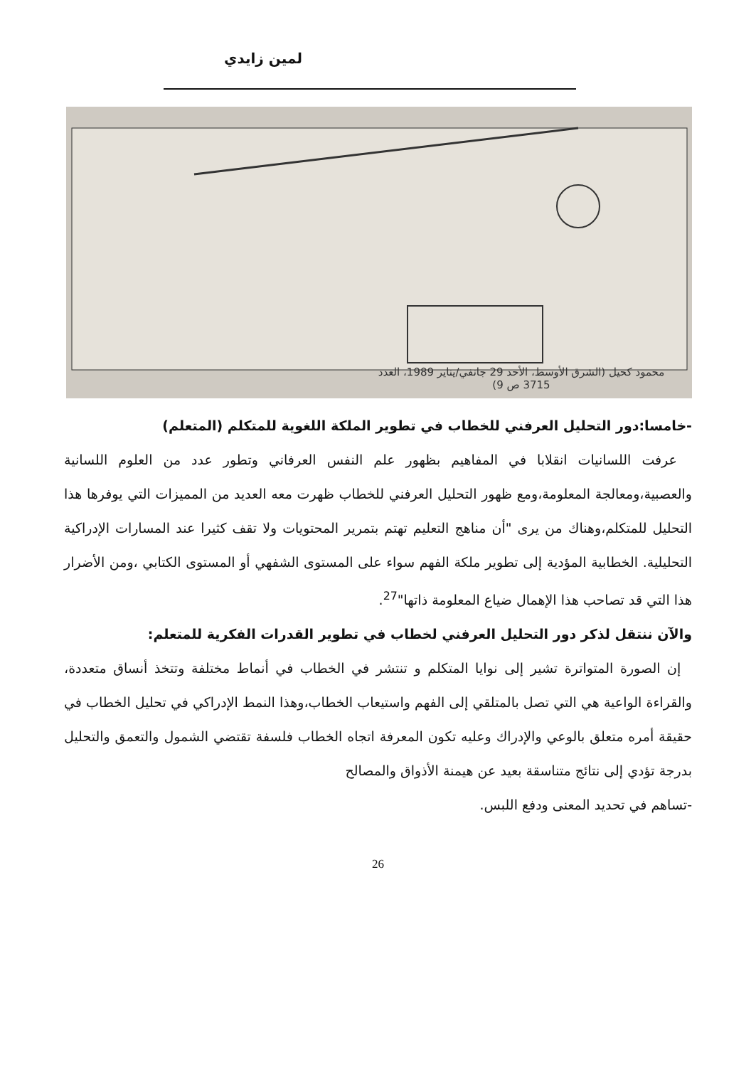لمين زايدي
محمود كحيل (الشرق الأوسط، الأحد 29 جانفي/يناير 1989، العدد 3715 ص 9)
-خامسا:دور التحليل العرفني للخطاب في تطوير الملكة اللغوية للمتكلم (المتعلم)
عرفت اللسانيات انقلابا في المفاهيم بظهور علم النفس العرفاني وتطور عدد من العلوم اللسانية والعصبية،ومعالجة المعلومة،ومع ظهور التحليل العرفني للخطاب ظهرت معه العديد من المميزات التي يوفرها هذا التحليل للمتكلم،وهناك من يرى "أن مناهج التعليم تهتم بتمرير المحتويات ولا تقف كثيرا عند المسارات الإدراكية التحليلية. الخطابية المؤدية إلى تطوير ملكة الفهم سواء على المستوى الشفهي أو المستوى الكتابي ،ومن الأضرار هذا التي قد تصاحب هذا الإهمال ضياع المعلومة ذاتها"<sup>27</sup>.
والآن ننتقل لذكر دور التحليل العرفني لخطاب في تطوير القدرات الفكرية للمتعلم:
إن الصورة المتواترة تشير إلى نوايا المتكلم و تنتشر في الخطاب في أنماط مختلفة وتتخذ أنساق متعددة، والقراءة الواعية هي التي تصل بالمتلقي إلى الفهم واستيعاب الخطاب،وهذا النمط الإدراكي في تحليل الخطاب في حقيقة أمره متعلق بالوعي والإدراك وعليه تكون المعرفة اتجاه الخطاب فلسفة تقتضي الشمول والتعمق والتحليل بدرجة تؤدي إلى نتائج متناسقة بعيد عن هيمنة الأذواق والمصالح
-تساهم في تحديد المعنى ودفع اللبس.
26